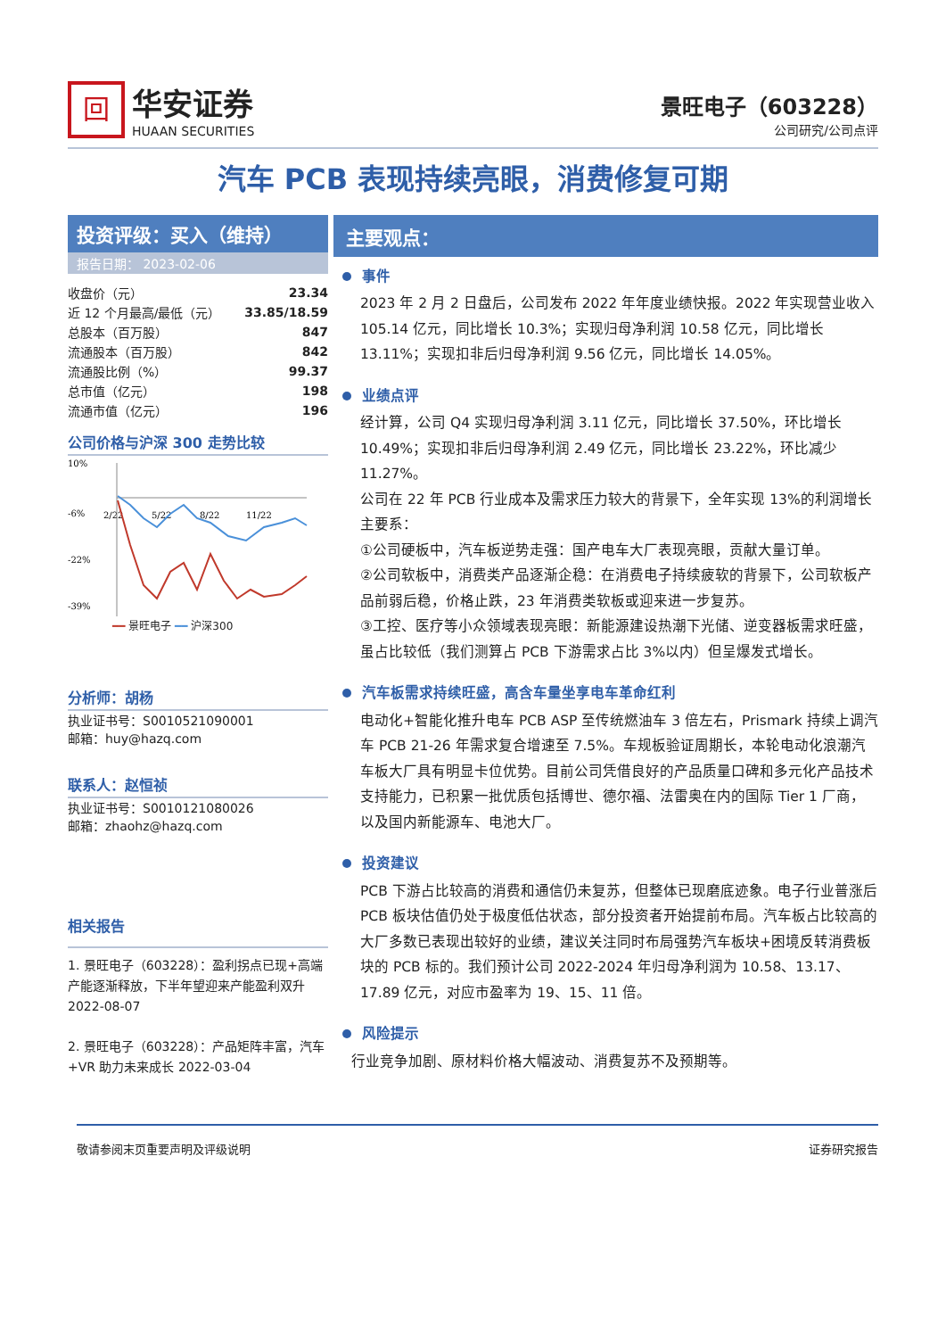回
华安证券
HUAAN SECURITIES
景旺电子（603228）
公司研究/公司点评
汽车 PCB 表现持续亮眼，消费修复可期
投资评级：买入（维持）
报告日期： 2023-02-06
| 收盘价（元） | 23.34 |
| 近 12 个月最高/最低（元） | 33.85/18.59 |
| 总股本（百万股） | 847 |
| 流通股本（百万股） | 842 |
| 流通股比例（%） | 99.37 |
| 总市值（亿元） | 198 |
| 流通市值（亿元） | 196 |
公司价格与沪深 300 走势比较
10%
-6%
-22%
-39%
2/22
5/22
8/22
11/22
━━ 景旺电子 ━━ 沪深300
分析师：胡杨
执业证书号：S0010521090001
邮箱：huy@hazq.com
联系人：赵恒祯
执业证书号：S0010121080026
邮箱：zhaohz@hazq.com
相关报告
1. 景旺电子（603228）：盈利拐点已现+高端产能逐渐释放，下半年望迎来产能盈利双升 2022-08-07
2. 景旺电子（603228）：产品矩阵丰富，汽车+VR 助力未来成长 2022-03-04
主要观点：
事件
2023 年 2 月 2 日盘后，公司发布 2022 年年度业绩快报。2022 年实现营业收入 105.14 亿元，同比增长 10.3%；实现归母净利润 10.58 亿元，同比增长 13.11%；实现扣非后归母净利润 9.56 亿元，同比增长 14.05%。
业绩点评
经计算，公司 Q4 实现归母净利润 3.11 亿元，同比增长 37.50%，环比增长 10.49%；实现扣非后归母净利润 2.49 亿元，同比增长 23.22%，环比减少 11.27%。
公司在 22 年 PCB 行业成本及需求压力较大的背景下，全年实现 13%的利润增长主要系：
①公司硬板中，汽车板逆势走强：国产电车大厂表现亮眼，贡献大量订单。
②公司软板中，消费类产品逐渐企稳：在消费电子持续疲软的背景下，公司软板产品前弱后稳，价格止跌，23 年消费类软板或迎来进一步复苏。
③工控、医疗等小众领域表现亮眼：新能源建设热潮下光储、逆变器板需求旺盛，虽占比较低（我们测算占 PCB 下游需求占比 3%以内）但呈爆发式增长。
汽车板需求持续旺盛，高含车量坐享电车革命红利
电动化+智能化推升电车 PCB ASP 至传统燃油车 3 倍左右，Prismark 持续上调汽车 PCB 21-26 年需求复合增速至 7.5%。车规板验证周期长，本轮电动化浪潮汽车板大厂具有明显卡位优势。目前公司凭借良好的产品质量口碑和多元化产品技术支持能力，已积累一批优质包括博世、德尔福、法雷奥在内的国际 Tier 1 厂商，以及国内新能源车、电池大厂。
投资建议
PCB 下游占比较高的消费和通信仍未复苏，但整体已现磨底迹象。电子行业普涨后 PCB 板块估值仍处于极度低估状态，部分投资者开始提前布局。汽车板占比较高的大厂多数已表现出较好的业绩，建议关注同时布局强势汽车板块+困境反转消费板块的 PCB 标的。我们预计公司 2022-2024 年归母净利润为 10.58、13.17、17.89 亿元，对应市盈率为 19、15、11 倍。
风险提示
行业竞争加剧、原材料价格大幅波动、消费复苏不及预期等。
敬请参阅末页重要声明及评级说明 证券研究报告